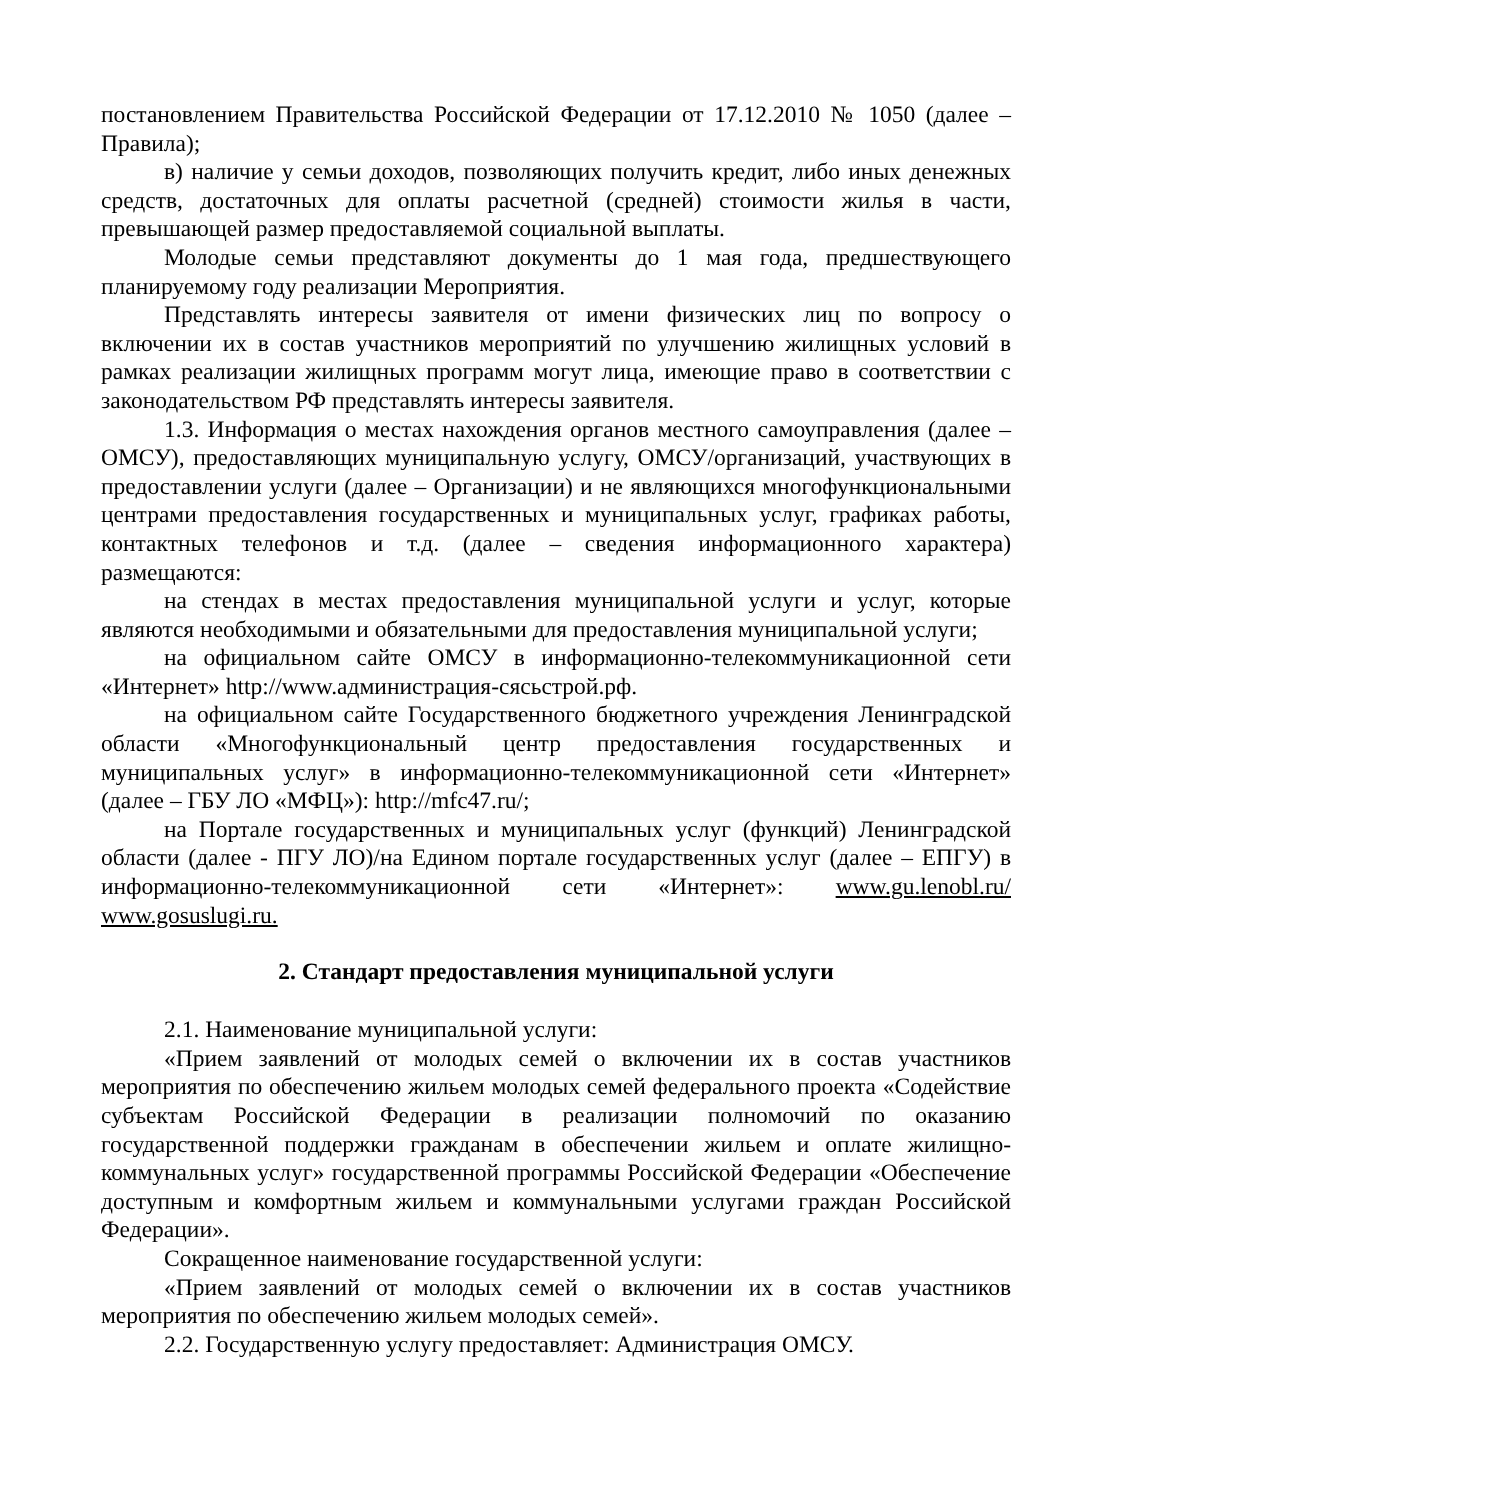постановлением Правительства Российской Федерации от 17.12.2010 № 1050 (далее – Правила);
в) наличие у семьи доходов, позволяющих получить кредит, либо иных денежных средств, достаточных для оплаты расчетной (средней) стоимости жилья в части, превышающей размер предоставляемой социальной выплаты.
Молодые семьи представляют документы до 1 мая года, предшествующего планируемому году реализации Мероприятия.
Представлять интересы заявителя от имени физических лиц по вопросу о включении их в состав участников мероприятий по улучшению жилищных условий в рамках реализации жилищных программ могут лица, имеющие право в соответствии с законодательством РФ представлять интересы заявителя.
1.3. Информация о местах нахождения органов местного самоуправления (далее – ОМСУ), предоставляющих муниципальную услугу, ОМСУ/организаций, участвующих в предоставлении услуги (далее – Организации) и не являющихся многофункциональными центрами предоставления государственных и муниципальных услуг, графиках работы, контактных телефонов и т.д. (далее – сведения информационного характера) размещаются:
на стендах в местах предоставления муниципальной услуги и услуг, которые являются необходимыми и обязательными для предоставления муниципальной услуги;
на официальном сайте ОМСУ в информационно-телекоммуникационной сети «Интернет» http://www.администрация-сясьстрой.рф.
на официальном сайте Государственного бюджетного учреждения Ленинградской области «Многофункциональный центр предоставления государственных и муниципальных услуг» в информационно-телекоммуникационной сети «Интернет» (далее – ГБУ ЛО «МФЦ»): http://mfc47.ru/;
на Портале государственных и муниципальных услуг (функций) Ленинградской области (далее - ПГУ ЛО)/на Едином портале государственных услуг (далее – ЕПГУ) в информационно-телекоммуникационной сети «Интернет»: www.gu.lenobl.ru/ www.gosuslugi.ru.
2. Стандарт предоставления муниципальной услуги
2.1. Наименование муниципальной услуги:
«Прием заявлений от молодых семей о включении их в состав участников мероприятия по обеспечению жильем молодых семей федерального проекта «Содействие субъектам Российской Федерации в реализации полномочий по оказанию государственной поддержки гражданам в обеспечении жильем и оплате жилищно-коммунальных услуг» государственной программы Российской Федерации «Обеспечение доступным и комфортным жильем и коммунальными услугами граждан Российской Федерации».
Сокращенное наименование государственной услуги:
«Прием заявлений от молодых семей о включении их в состав участников мероприятия по обеспечению жильем молодых семей».
2.2. Государственную услугу предоставляет: Администрация ОМСУ.